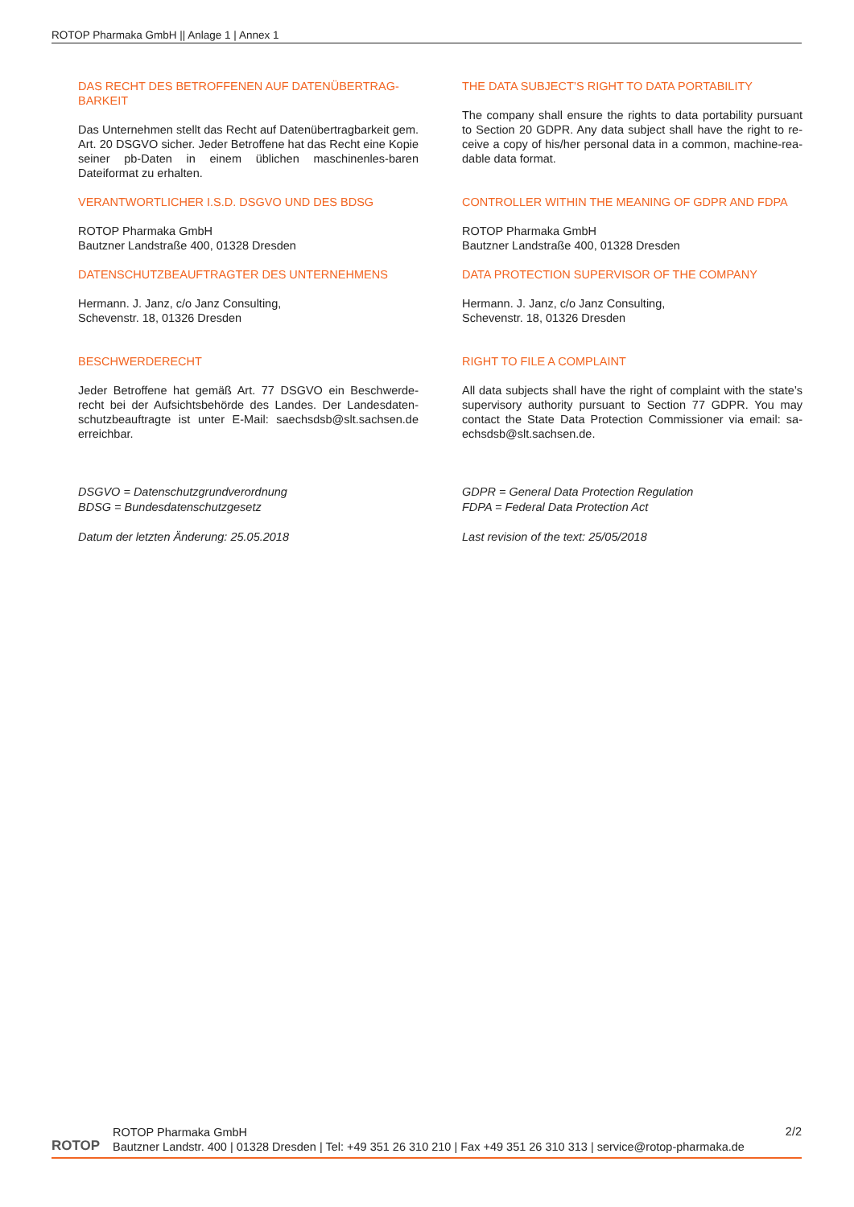ROTOP Pharmaka GmbH || Anlage 1 | Annex 1
DAS RECHT DES BETROFFENEN AUF DATENÜBERTRAG-BARKEIT
Das Unternehmen stellt das Recht auf Datenübertragbarkeit gem. Art. 20 DSGVO sicher. Jeder Betroffene hat das Recht eine Kopie seiner pb-Daten in einem üblichen maschinenles-baren Dateiformat zu erhalten.
VERANTWORTLICHER I.S.D. DSGVO UND DES BDSG
ROTOP Pharmaka GmbH
Bautzner Landstraße 400, 01328 Dresden
DATENSCHUTZBEAUFTRAGTER DES UNTERNEHMENS
Hermann. J. Janz, c/o Janz Consulting,
Schevenstr. 18, 01326 Dresden
BESCHWERDERECHT
Jeder Betroffene hat gemäß Art. 77 DSGVO ein Beschwerde-recht bei der Aufsichtsbehörde des Landes. Der Landesdaten-schutzbeauftragte ist unter E-Mail: saechsdsb@slt.sachsen.de erreichbar.
DSGVO = Datenschutzgrundverordnung
BDSG = Bundesdatenschutzgesetz
Datum der letzten Änderung: 25.05.2018
THE DATA SUBJECT’S RIGHT TO DATA PORTABILITY
The company shall ensure the rights to data portability pursuant to Section 20 GDPR. Any data subject shall have the right to re-ceive a copy of his/her personal data in a common, machine-rea-dable data format.
CONTROLLER WITHIN THE MEANING OF GDPR AND FDPA
ROTOP Pharmaka GmbH
Bautzner Landstraße 400, 01328 Dresden
DATA PROTECTION SUPERVISOR OF THE COMPANY
Hermann. J. Janz, c/o Janz Consulting,
Schevenstr. 18, 01326 Dresden
RIGHT TO FILE A COMPLAINT
All data subjects shall have the right of complaint with the state’s supervisory authority pursuant to Section 77 GDPR. You may contact the State Data Protection Commissioner via email: sa-echsdsb@slt.sachsen.de.
GDPR = General Data Protection Regulation
FDPA = Federal Data Protection Act
Last revision of the text: 25/05/2018
ROTOP
ROTOP Pharmaka GmbH
Bautzner Landstr. 400 | 01328 Dresden | Tel: +49 351 26 310 210 | Fax +49 351 26 310 313 | service@rotop-pharmaka.de
2/2